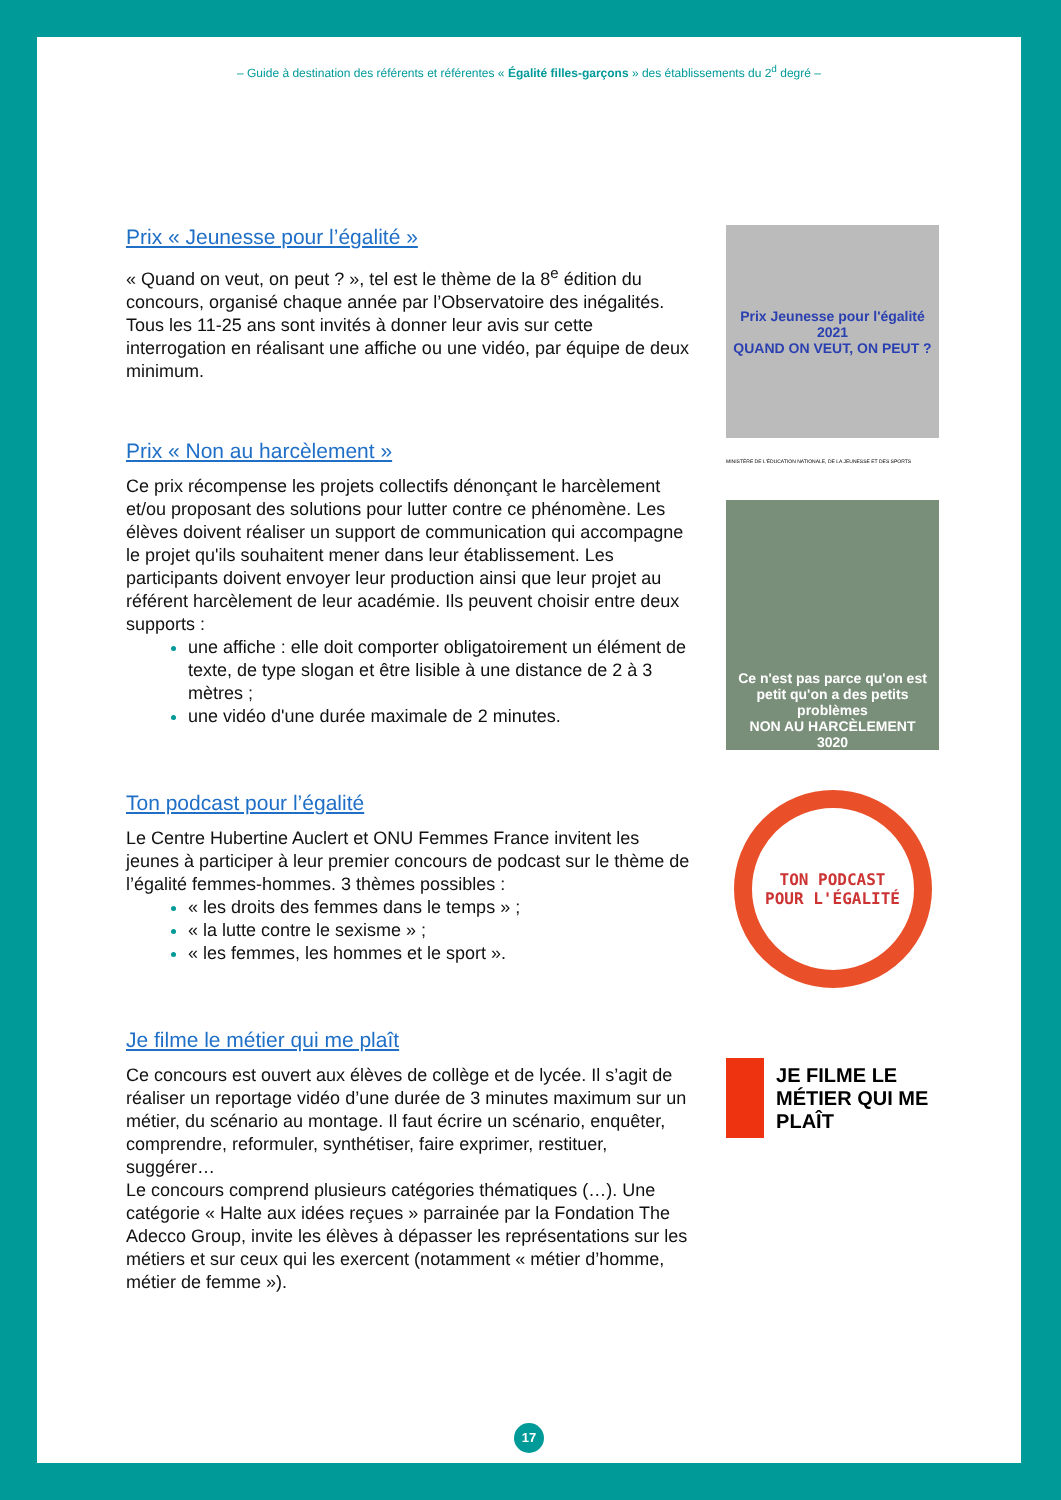– Guide à destination des référents et référentes « Égalité filles-garçons » des établissements du 2<sup>d</sup> degré –
Prix « Jeunesse pour l’égalité »
« Quand on veut, on peut ? », tel est le thème de la 8<sup>e</sup> édition du concours, organisé chaque année par l’Observatoire des inégalités. Tous les 11-25 ans sont invités à donner leur avis sur cette interrogation en réalisant une affiche ou une vidéo, par équipe de deux minimum.
Prix « Non au harcèlement »
Ce prix récompense les projets collectifs dénonçant le harcèlement et/ou proposant des solutions pour lutter contre ce phénomène. Les élèves doivent réaliser un support de communication qui accompagne le projet qu'ils souhaitent mener dans leur établissement. Les participants doivent envoyer leur production ainsi que leur projet au référent harcèlement de leur académie. Ils peuvent choisir entre deux supports :
une affiche : elle doit comporter obligatoirement un élément de texte, de type slogan et être lisible à une distance de 2 à 3 mètres ;
une vidéo d'une durée maximale de 2 minutes.
Ton podcast pour l’égalité
Le Centre Hubertine Auclert et ONU Femmes France invitent les jeunes à participer à leur premier concours de podcast sur le thème de l’égalité femmes-hommes. 3 thèmes possibles :
« les droits des femmes dans le temps » ;
« la lutte contre le sexisme » ;
« les femmes, les hommes et le sport ».
Je filme le métier qui me plaît
Ce concours est ouvert aux élèves de collège et de lycée. Il s’agit de réaliser un reportage vidéo d’une durée de 3 minutes maximum sur un métier, du scénario au montage. Il faut écrire un scénario, enquêter, comprendre, reformuler, synthétiser, faire exprimer, restituer, suggérer…
Le concours comprend plusieurs catégories thématiques (…). Une catégorie « Halte aux idées reçues » parrainée par la Fondation The Adecco Group, invite les élèves à dépasser les représentations sur les métiers et sur ceux qui les exercent (notamment « métier d’homme, métier de femme »).
Prix Jeunesse pour l'égalité 2021
QUAND ON VEUT, ON PEUT ?
MINISTÈRE DE L'ÉDUCATION NATIONALE, DE LA JEUNESSE ET DES SPORTS
Ce n'est pas parce qu'on est petit qu'on a des petits problèmes
NON AU HARCÈLEMENT
3020
TON PODCAST
POUR L'ÉGALITÉ
JE FILME LE MÉTIER QUI ME PLAÎT
17